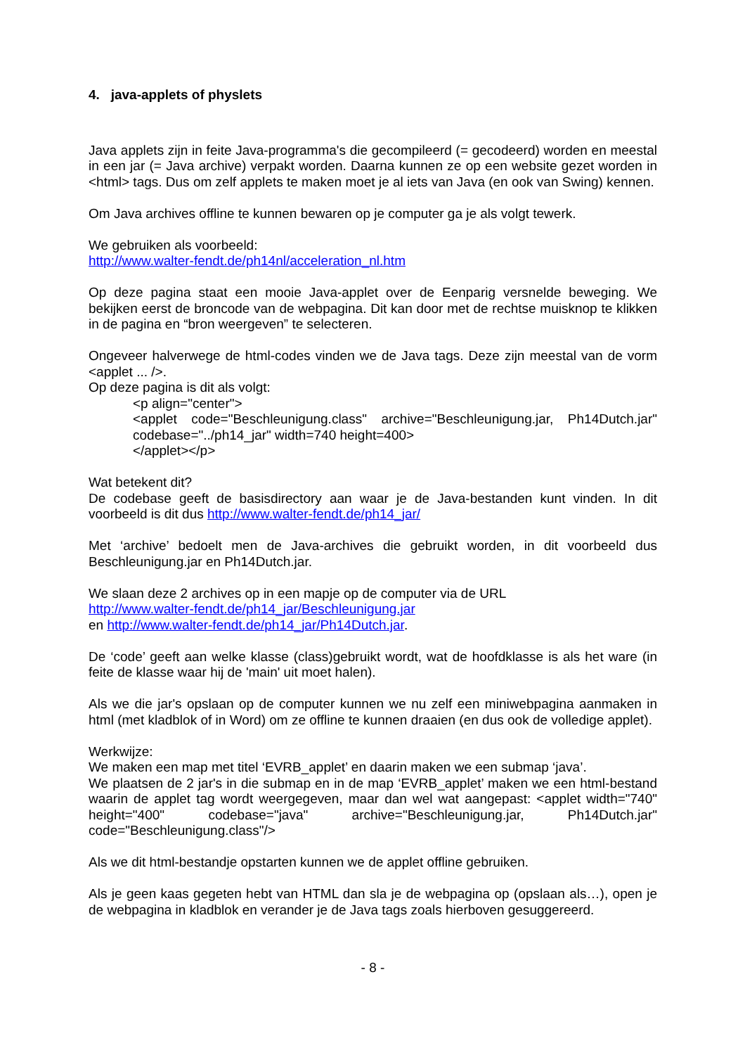4. java-applets of physlets
Java applets zijn in feite Java-programma's die gecompileerd (= gecodeerd) worden en meestal in een jar (= Java archive) verpakt worden. Daarna kunnen ze op een website gezet worden in <html> tags. Dus om zelf applets te maken moet je al iets van Java (en ook van Swing) kennen.
Om Java archives offline te kunnen bewaren op je computer ga je als volgt tewerk.
We gebruiken als voorbeeld:
http://www.walter-fendt.de/ph14nl/acceleration_nl.htm
Op deze pagina staat een mooie Java-applet over de Eenparig versnelde beweging. We bekijken eerst de broncode van de webpagina. Dit kan door met de rechtse muisknop te klikken in de pagina en “bron weergeven” te selecteren.
Ongeveer halverwege de html-codes vinden we de Java tags. Deze zijn meestal van de vorm <applet ... />.
Op deze pagina is dit als volgt:
<p align="center">
<applet code="Beschleunigung.class" archive="Beschleunigung.jar, Ph14Dutch.jar" codebase="../ph14_jar" width=740 height=400>
</applet></p>
Wat betekent dit?
De codebase geeft de basisdirectory aan waar je de Java-bestanden kunt vinden. In dit voorbeeld is dit dus http://www.walter-fendt.de/ph14_jar/
Met ‘archive’ bedoelt men de Java-archives die gebruikt worden, in dit voorbeeld dus Beschleunigung.jar en Ph14Dutch.jar.
We slaan deze 2 archives op in een mapje op de computer via de URL
http://www.walter-fendt.de/ph14_jar/Beschleunigung.jar
en http://www.walter-fendt.de/ph14_jar/Ph14Dutch.jar.
De ‘code’ geeft aan welke klasse (class)gebruikt wordt, wat de hoofdklasse is als het ware (in feite de klasse waar hij de 'main' uit moet halen).
Als we die jar's opslaan op de computer kunnen we nu zelf een miniwebpagina aanmaken in html (met kladblok of in Word) om ze offline te kunnen draaien (en dus ook de volledige applet).
Werkwijze:
We maken een map met titel ‘EVRB_applet’ en daarin maken we een submap ‘java’.
We plaatsen de 2 jar's in die submap en in de map ‘EVRB_applet’ maken we een html-bestand waarin de applet tag wordt weergegeven, maar dan wel wat aangepast: <applet width="740" height="400" codebase="java" archive="Beschleunigung.jar, Ph14Dutch.jar" code="Beschleunigung.class"/>
Als we dit html-bestandje opstarten kunnen we de applet offline gebruiken.
Als je geen kaas gegeten hebt van HTML dan sla je de webpagina op (opslaan als…), open je de webpagina in kladblok en verander je de Java tags zoals hierboven gesuggereerd.
- 8 -